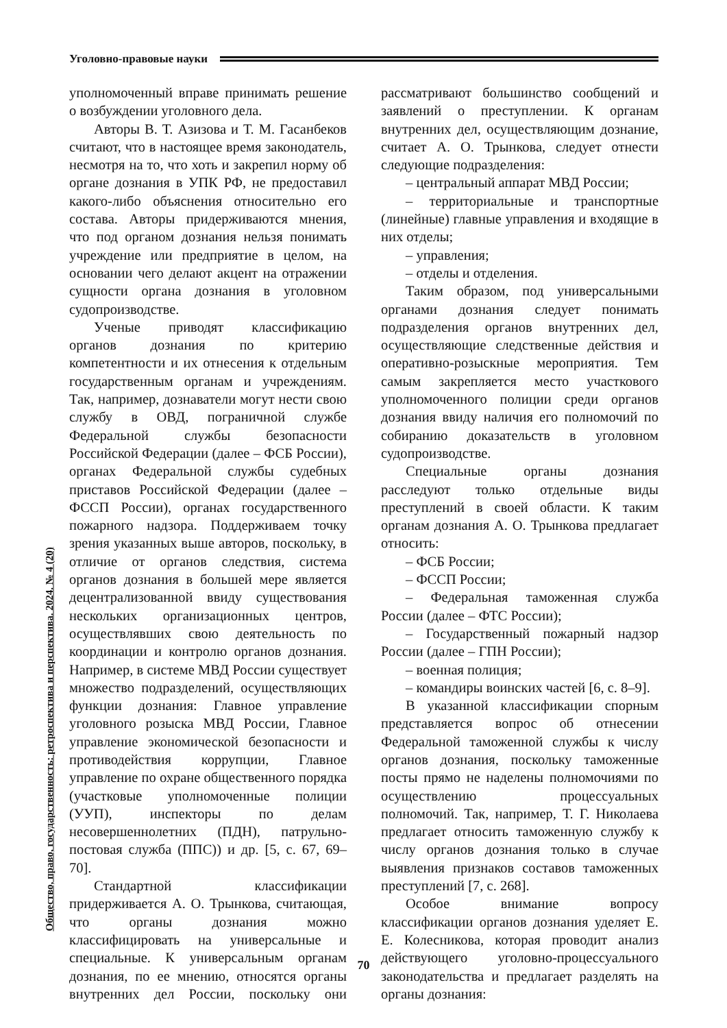Уголовно-правовые науки
Общество, право, государственность: ретроспектива и перспектива. 2024. № 4 (20)
уполномоченный вправе принимать решение о возбуждении уголовного дела.
Авторы В. Т. Азизова и Т. М. Гасанбеков считают, что в настоящее время законодатель, несмотря на то, что хоть и закрепил норму об органе дознания в УПК РФ, не предоставил какого-либо объяснения относительно его состава. Авторы придерживаются мнения, что под органом дознания нельзя понимать учреждение или предприятие в целом, на основании чего делают акцент на отражении сущности органа дознания в уголовном судопроизводстве.
Ученые приводят классификацию органов дознания по критерию компетентности и их отнесения к отдельным государственным органам и учреждениям. Так, например, дознаватели могут нести свою службу в ОВД, пограничной службе Федеральной службы безопасности Российской Федерации (далее – ФСБ России), органах Федеральной службы судебных приставов Российской Федерации (далее – ФССП России), органах государственного пожарного надзора. Поддерживаем точку зрения указанных выше авторов, поскольку, в отличие от органов следствия, система органов дознания в большей мере является децентрализованной ввиду существования нескольких организационных центров, осуществлявших свою деятельность по координации и контролю органов дознания. Например, в системе МВД России существует множество подразделений, осуществляющих функции дознания: Главное управление уголовного розыска МВД России, Главное управление экономической безопасности и противодействия коррупции, Главное управление по охране общественного порядка (участковые уполномоченные полиции (УУП), инспекторы по делам несовершеннолетних (ПДН), патрульно-постовая служба (ППС)) и др. [5, с. 67, 69–70].
Стандартной классификации придерживается А. О. Трынкова, считающая, что органы дознания можно классифицировать на универсальные и специальные. К универсальным органам дознания, по ее мнению, относятся органы внутренних дел России, поскольку они рассматривают большинство сообщений и заявлений о преступлении. К органам внутренних дел, осуществляющим дознание, считает А. О. Трынкова, следует отнести следующие подразделения:
– центральный аппарат МВД России;
– территориальные и транспортные (линейные) главные управления и входящие в них отделы;
– управления;
– отделы и отделения.
Таким образом, под универсальными органами дознания следует понимать подразделения органов внутренних дел, осуществляющие следственные действия и оперативно-розыскные мероприятия. Тем самым закрепляется место участкового уполномоченного полиции среди органов дознания ввиду наличия его полномочий по собиранию доказательств в уголовном судопроизводстве.
Специальные органы дознания расследуют только отдельные виды преступлений в своей области. К таким органам дознания А. О. Трынкова предлагает относить:
– ФСБ России;
– ФССП России;
– Федеральная таможенная служба России (далее – ФТС России);
– Государственный пожарный надзор России (далее – ГПН России);
– военная полиция;
– командиры воинских частей [6, с. 8–9].
В указанной классификации спорным представляется вопрос об отнесении Федеральной таможенной службы к числу органов дознания, поскольку таможенные посты прямо не наделены полномочиями по осуществлению процессуальных полномочий. Так, например, Т. Г. Николаева предлагает относить таможенную службу к числу органов дознания только в случае выявления признаков составов таможенных преступлений [7, с. 268].
Особое внимание вопросу классификации органов дознания уделяет Е. Е. Колесникова, которая проводит анализ действующего уголовно-процессуального законодательства и предлагает разделять на органы дознания:
70